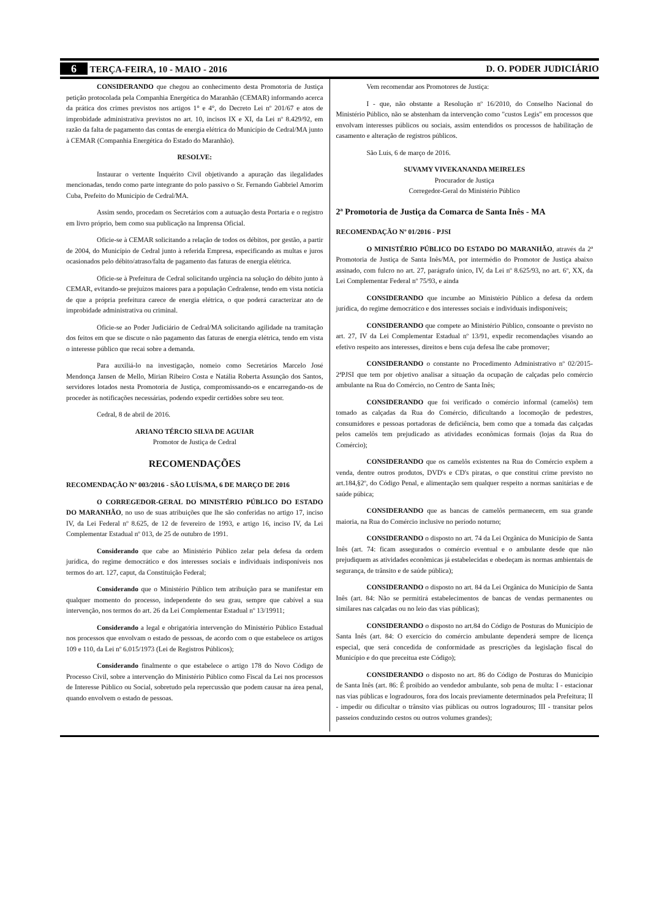6 TERÇA-FEIRA, 10 - MAIO - 2016 D. O. PODER JUDICIÁRIO
CONSIDERANDO que chegou ao conhecimento desta Promotoria de Justiça petição protocolada pela Companhia Energética do Maranhão (CEMAR) informando acerca da prática dos crimes previstos nos artigos 1° e 4°, do Decreto Lei nº 201/67 e atos de improbidade administrativa previstos no art. 10, incisos IX e XI, da Lei nº 8.429/92, em razão da falta de pagamento das contas de energia elétrica do Município de Cedral/MA junto à CEMAR (Companhia Energética do Estado do Maranhão).
RESOLVE:
Instaurar o vertente Inquérito Civil objetivando a apuração das ilegalidades mencionadas, tendo como parte integrante do polo passivo o Sr. Fernando Gabbriel Amorim Cuba, Prefeito do Município de Cedral/MA.
Assim sendo, procedam os Secretários com a autuação desta Portaria e o registro em livro próprio, bem como sua publicação na Imprensa Oficial.
Oficie-se à CEMAR solicitando a relação de todos os débitos, por gestão, a partir de 2004, do Município de Cedral junto à referida Empresa, especificando as multas e juros ocasionados pelo débito/atraso/falta de pagamento das faturas de energia elétrica.
Oficie-se à Prefeitura de Cedral solicitando urgência na solução do débito junto à CEMAR, evitando-se prejuízos maiores para a população Cedralense, tendo em vista notícia de que a própria prefeitura carece de energia elétrica, o que poderá caracterizar ato de improbidade administrativa ou criminal.
Oficie-se ao Poder Judiciário de Cedral/MA solicitando agilidade na tramitação dos feitos em que se discute o não pagamento das faturas de energia elétrica, tendo em vista o interesse público que recai sobre a demanda.
Para auxiliá-lo na investigação, nomeio como Secretários Marcelo José Mendonça Jansen de Mello, Mirian Ribeiro Costa e Natália Roberta Assunção dos Santos, servidores lotados nesta Promotoria de Justiça, compromissando-os e encarregando-os de proceder às notificações necessárias, podendo expedir certidões sobre seu teor.
Cedral, 8 de abril de 2016.
ARIANO TÉRCIO SILVA DE AGUIAR
Promotor de Justiça de Cedral
RECOMENDAÇÕES
RECOMENDAÇÃO Nº 003/2016 - SÃO LUÍS/MA, 6 DE MARÇO DE 2016
O CORREGEDOR-GERAL DO MINISTÉRIO PÚBLICO DO ESTADO DO MARANHÃO, no uso de suas atribuições que lhe são conferidas no artigo 17, inciso IV, da Lei Federal nº 8.625, de 12 de fevereiro de 1993, e artigo 16, inciso IV, da Lei Complementar Estadual nº 013, de 25 de outubro de 1991.
Considerando que cabe ao Ministério Público zelar pela defesa da ordem jurídica, do regime democrático e dos interesses sociais e individuais indisponíveis nos termos do art. 127, caput, da Constituição Federal;
Considerando que o Ministério Público tem atribuição para se manifestar em qualquer momento do processo, independente do seu grau, sempre que cabível a sua intervenção, nos termos do art. 26 da Lei Complementar Estadual nº 13/19911;
Considerando a legal e obrigatória intervenção do Ministério Público Estadual nos processos que envolvam o estado de pessoas, de acordo com o que estabelece os artigos 109 e 110, da Lei nº 6.015/1973 (Lei de Registros Públicos);
Considerando finalmente o que estabelece o artigo 178 do Novo Código de Processo Civil, sobre a intervenção do Ministério Público como Fiscal da Lei nos processos de Interesse Público ou Social, sobretudo pela repercussão que podem causar na área penal, quando envolvem o estado de pessoas.
Vem recomendar aos Promotores de Justiça:
I - que, não obstante a Resolução nº 16/2010, do Conselho Nacional do Ministério Público, não se abstenham da intervenção como "custos Legis" em processos que envolvam interesses públicos ou sociais, assim entendidos os processos de habilitação de casamento e alteração de registros públicos.
São Luís, 6 de março de 2016.
SUVAMY VIVEKANANDA MEIRELES
Procurador de Justiça
Corregedor-Geral do Ministério Público
2ª Promotoria de Justiça da Comarca de Santa Inês - MA
RECOMENDAÇÃO Nº 01/2016 - PJSI
O MINISTÉRIO PÚBLICO DO ESTADO DO MARANHÃO, através da 2ª Promotoria de Justiça de Santa Inês/MA, por intermédio do Promotor de Justiça abaixo assinado, com fulcro no art. 27, parágrafo único, IV, da Lei nº 8.625/93, no art. 6º, XX, da Lei Complementar Federal nº 75/93, e ainda
CONSIDERANDO que incumbe ao Ministério Público a defesa da ordem jurídica, do regime democrático e dos interesses sociais e individuais indisponíveis;
CONSIDERANDO que compete ao Ministério Público, consoante o previsto no art. 27, IV da Lei Complementar Estadual nº 13/91, expedir recomendações visando ao efetivo respeito aos interesses, direitos e bens cuja defesa lhe cabe promover;
CONSIDERANDO o constante no Procedimento Administrativo nº 02/2015-2ªPJSI que tem por objetivo analisar a situação da ocupação de calçadas pelo comércio ambulante na Rua do Comércio, no Centro de Santa Inês;
CONSIDERANDO que foi verificado o comércio informal (camelôs) tem tomado as calçadas da Rua do Comércio, dificultando a locomoção de pedestres, consumidores e pessoas portadoras de deficiência, bem como que a tomada das calçadas pelos camelôs tem prejudicado as atividades econômicas formais (lojas da Rua do Comércio);
CONSIDERANDO que os camelôs existentes na Rua do Comércio expõem a venda, dentre outros produtos, DVD's e CD's piratas, o que constitui crime previsto no art.184,§2º, do Código Penal, e alimentação sem qualquer respeito a normas sanitárias e de saúde púbica;
CONSIDERANDO que as bancas de camelôs permanecem, em sua grande maioria, na Rua do Comércio inclusive no período noturno;
CONSIDERANDO o disposto no art. 74 da Lei Orgânica do Município de Santa Inês (art. 74: ficam assegurados o comércio eventual e o ambulante desde que não prejudiquem as atividades econômicas já estabelecidas e obedeçam às normas ambientais de segurança, de trânsito e de saúde pública);
CONSIDERANDO o disposto no art. 84 da Lei Orgânica do Município de Santa Inês (art. 84: Não se permitirá estabelecimentos de bancas de vendas permanentes ou similares nas calçadas ou no leio das vias públicas);
CONSIDERANDO o disposto no art.84 do Código de Posturas do Município de Santa Inês (art. 84: O exercício do comércio ambulante dependerá sempre de licença especial, que será concedida de conformidade as prescrições da legislação fiscal do Município e do que preceitua este Código);
CONSIDERANDO o disposto no art. 86 do Código de Posturas do Município de Santa Inês (art. 86: É proibido ao vendedor ambulante, sob pena de multa: I - estacionar nas vias públicas e logradouros, fora dos locais previamente determinados pela Prefeitura; II - impedir ou dificultar o trânsito vias públicas ou outros logradouros; III - transitar pelos passeios conduzindo cestos ou outros volumes grandes);